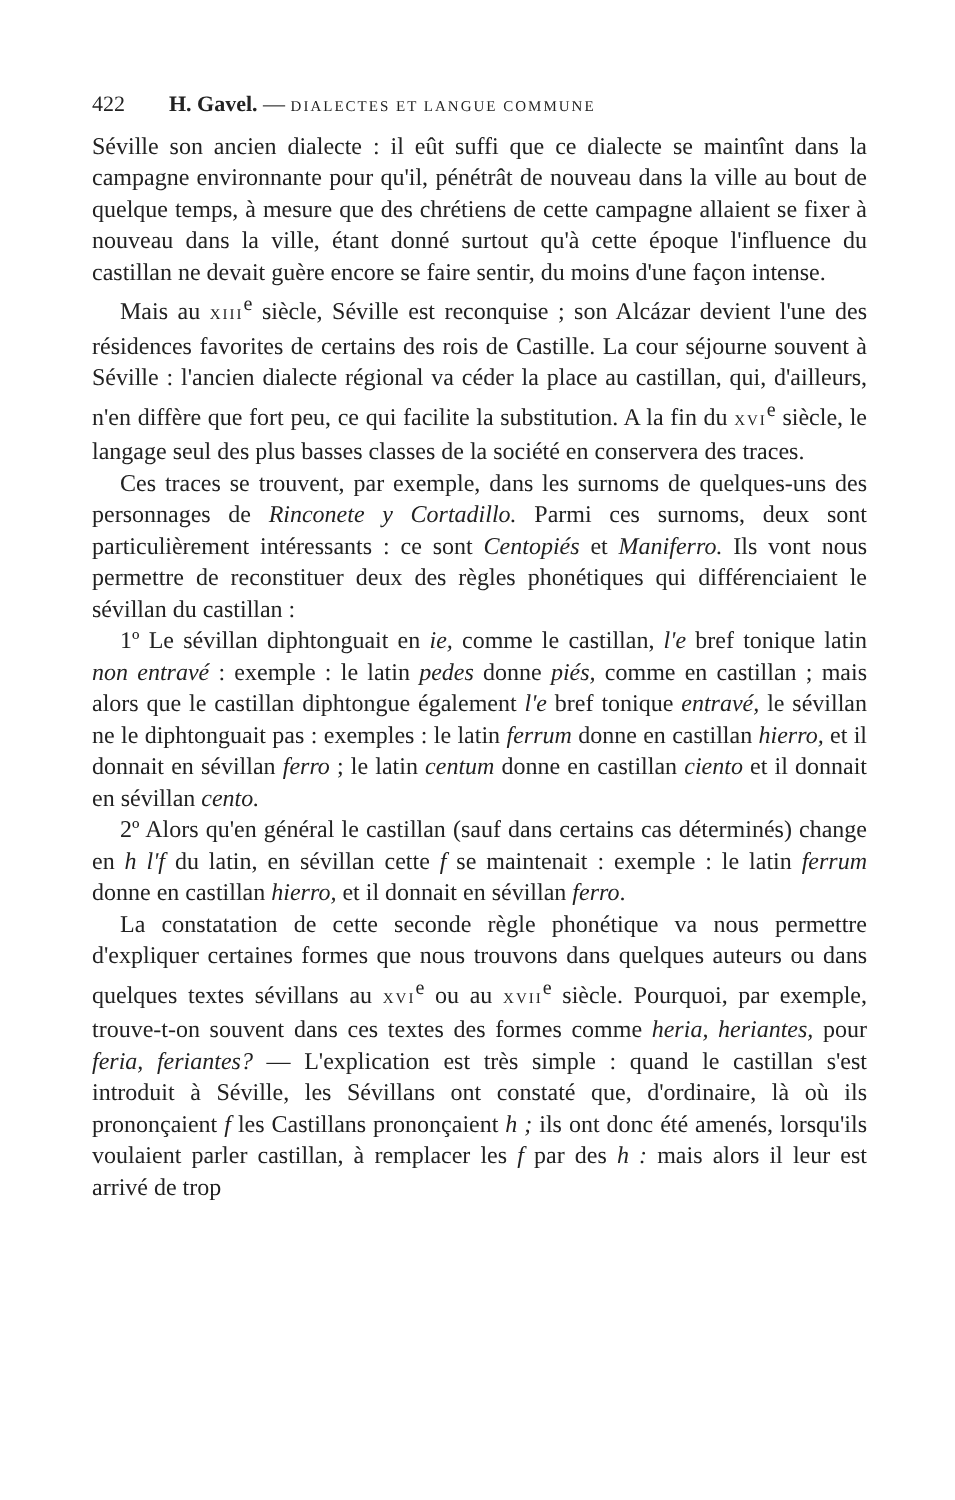422 H. Gavel. — DIALECTES ET LANGUE COMMUNE
Séville son ancien dialecte : il eût suffi que ce dialecte se maintînt dans la campagne environnante pour qu'il, pénétrât de nouveau dans la ville au bout de quelque temps, à mesure que des chrétiens de cette campagne allaient se fixer à nouveau dans la ville, étant donné surtout qu'à cette époque l'influence du castillan ne devait guère encore se faire sentir, du moins d'une façon intense.
Mais au XIII<sup>e</sup> siècle, Séville est reconquise ; son Alcázar devient l'une des résidences favorites de certains des rois de Castille. La cour séjourne souvent à Séville : l'ancien dialecte régional va céder la place au castillan, qui, d'ailleurs, n'en diffère que fort peu, ce qui facilite la substitution. A la fin du XVI<sup>e</sup> siècle, le langage seul des plus basses classes de la société en conservera des traces.
Ces traces se trouvent, par exemple, dans les surnoms de quelques-uns des personnages de Rinconete y Cortadillo. Parmi ces surnoms, deux sont particulièrement intéressants : ce sont Centopiés et Maniferro. Ils vont nous permettre de reconstituer deux des règles phonétiques qui différenciaient le sévillan du castillan :
1º Le sévillan diphtonguait en ie, comme le castillan, l'e bref tonique latin non entravé : exemple : le latin pedes donne piés, comme en castillan ; mais alors que le castillan diphtongue également l'e bref tonique entravé, le sévillan ne le diphtonguait pas : exemples : le latin ferrum donne en castillan hierro, et il donnait en sévillan ferro ; le latin centum donne en castillan ciento et il donnait en sévillan cento.
2º Alors qu'en général le castillan (sauf dans certains cas déterminés) change en h l'f du latin, en sévillan cette f se maintenait : exemple : le latin ferrum donne en castillan hierro, et il donnait en sévillan ferro.
La constatation de cette seconde règle phonétique va nous permettre d'expliquer certaines formes que nous trouvons dans quelques auteurs ou dans quelques textes sévillans au XVI<sup>e</sup> ou au XVII<sup>e</sup> siècle. Pourquoi, par exemple, trouve-t-on souvent dans ces textes des formes comme heria, heriantes, pour feria, feriantes? — L'explication est très simple : quand le castillan s'est introduit à Séville, les Sévillans ont constaté que, d'ordinaire, là où ils prononçaient f les Castillans prononçaient h ; ils ont donc été amenés, lorsqu'ils voulaient parler castillan, à remplacer les f par des h : mais alors il leur est arrivé de trop